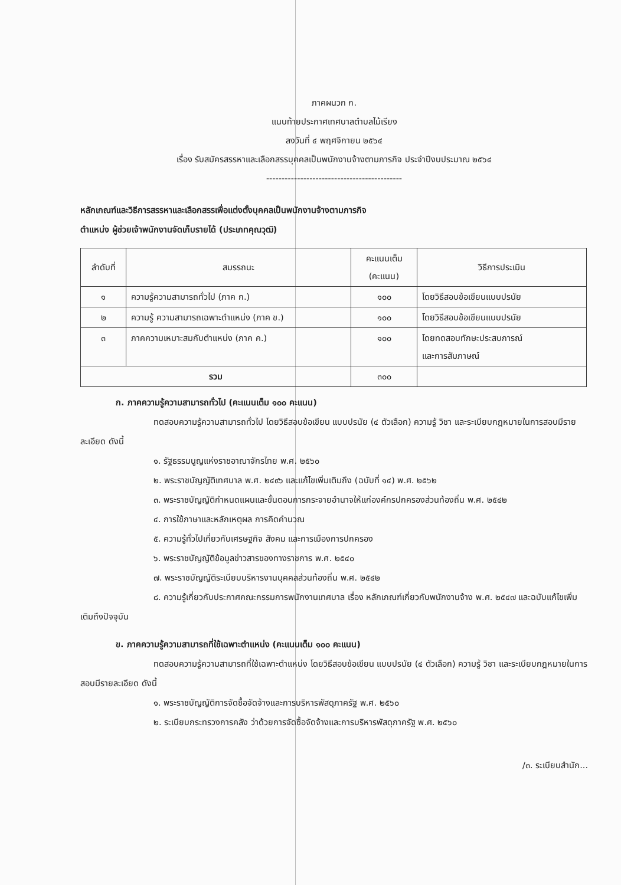ภาคผนวก ก.
แนบท้ายประกาศเทศบาลตำบลไม้เรียง
ลงวันที่ ๔ พฤศจิกายน ๒๕๖๔
เรื่อง รับสมัครสรรหาและเลือกสรรบุคคลเป็นพนักงานจ้างตามภารกิจ ประจำปีงบประมาณ ๒๕๖๔
--------------------------------------------
หลักเกณฑ์และวิธีการสรรหาและเลือกสรรเพื่อแต่งตั้งบุคคลเป็นพนักงานจ้างตามภารกิจ
ตำแหน่ง ผู้ช่วยเจ้าพนักงานจัดเก็บรายได้ (ประเภทคุณวุฒิ)
| ลำดับที่ | สมรรถนะ | คะแนนเต็ม (คะแนน) | วิธีการประเมิน |
| --- | --- | --- | --- |
| ๑ | ความรู้ความสามารถทั่วไป (ภาค ก.) | ๑๐๐ | โดยวิธีสอบข้อเขียนแบบปรนัย |
| ๒ | ความรู้ ความสามารถเฉพาะตำแหน่ง (ภาค ข.) | ๑๐๐ | โดยวิธีสอบข้อเขียนแบบปรนัย |
| ๓ | ภาคความเหมาะสมกับตำแหน่ง (ภาค ค.) | ๑๐๐ | โดยทดสอบทักษะประสบการณ์ และการสัมภาษณ์ |
| รวม | | ๓๐๐ | |
ก. ภาคความรู้ความสามารถทั่วไป (คะแนนเต็ม ๑๐๐ คะแนน)
ทดสอบความรู้ความสามารถทั่วไป โดยวิธีสอบข้อเขียน แบบปรนัย (๔ ตัวเลือก) ความรู้ วิชา และระเบียบกฎหมายในการสอบมีรายละเอียด ดังนี้
๑. รัฐธรรมนูญแห่งราชอาณาจักรไทย พ.ศ. ๒๕๖๐
๒. พระราชบัญญัติเทศบาล พ.ศ. ๒๔๙๖ และแก้ไขเพิ่มเติมถึง (ฉบับที่ ๑๔) พ.ศ. ๒๕๖๒
๓. พระราชบัญญัติกำหนดแผนและขั้นตอนการกระจายอำนาจให้แก่องค์กรปกครองส่วนท้องถิ่น พ.ศ. ๒๕๔๒
๔. การใช้ภาษาและหลักเหตุผล การคิดคำนวณ
๕. ความรู้ทั่วไปเกี่ยวกับเศรษฐกิจ สังคม และการเมืองการปกครอง
๖. พระราชบัญญัติข้อมูลข่าวสารของทางราชการ พ.ศ. ๒๕๔๐
๗. พระราชบัญญัติระเบียบบริหารงานบุคคลส่วนท้องถิ่น พ.ศ. ๒๕๔๒
๘. ความรู้เกี่ยวกับประกาศคณะกรรมการพนักงานเทศบาล เรื่อง หลักเกณฑ์เกี่ยวกับพนักงานจ้าง พ.ศ. ๒๕๔๗ และฉบับแก้ไขเพิ่มเติมถึงปัจจุบัน
ข. ภาคความรู้ความสามารถที่ใช้เฉพาะตำแหน่ง (คะแนนเต็ม ๑๐๐ คะแนน)
ทดสอบความรู้ความสามารถที่ใช้เฉพาะตำแหน่ง โดยวิธีสอบข้อเขียน แบบปรนัย (๔ ตัวเลือก) ความรู้ วิชา และระเบียบกฎหมายในการสอบมีรายละเอียด ดังนี้
๑. พระราชบัญญัติการจัดซื้อจัดจ้างและการบริหารพัสดุภาครัฐ พ.ศ. ๒๕๖๐
๒. ระเบียบกระทรวงการคลัง ว่าด้วยการจัดซื้อจัดจ้างและการบริหารพัสดุภาครัฐ พ.ศ. ๒๕๖๐
/๓. ระเบียบสำนัก...